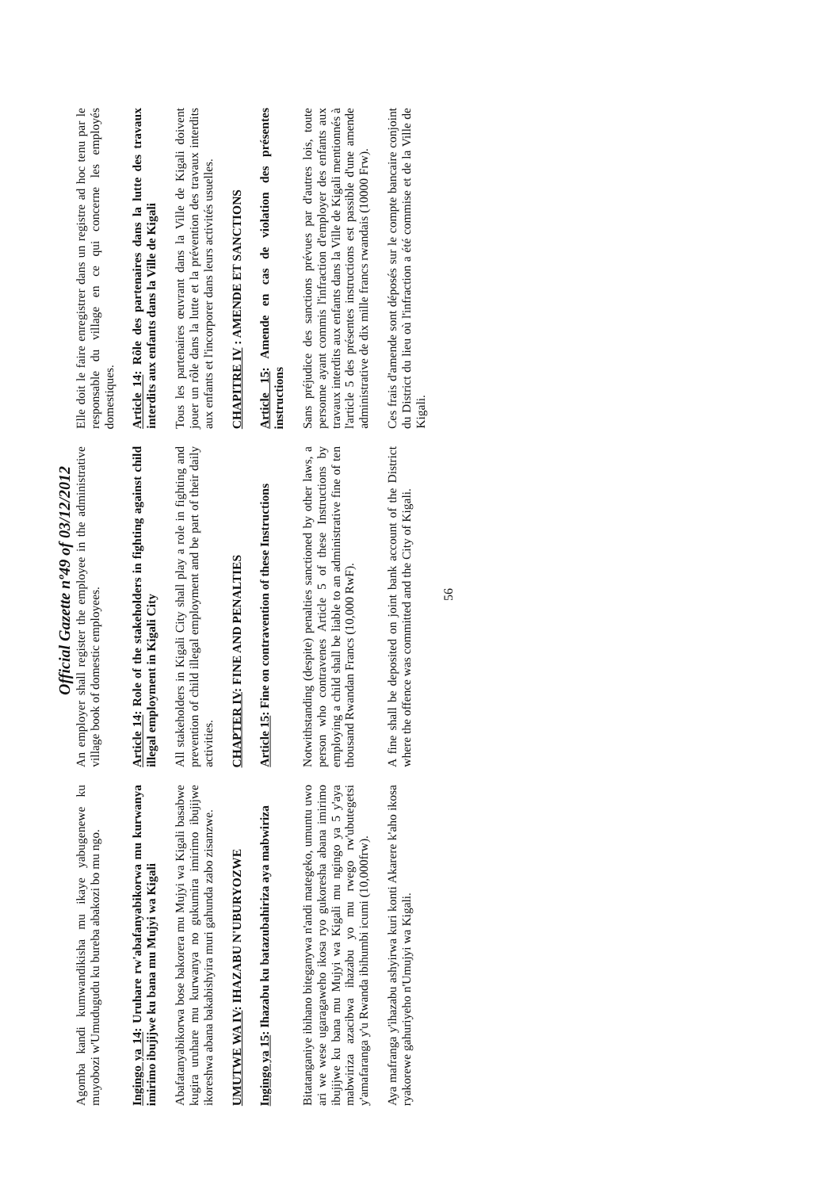Official Gazette nº49 of 03/12/2012
| Agomba kandi kumwandikisha mu ikaye yabugenewe ku muyobozi w'Umudugudu ku bureba abakozi bo mu ngo. | An employer shall register the employee in the administrative village book of domestic employees. | Elle doit le faire enregistrer dans un registre ad hoc tenu par le responsable du village en ce qui concerne les employés domestiques. |
| Ingingo ya 14 : Uruhare rw'abafanyabikorwa mu kurwanya imirimo ibujijwe ku bana mu Mujyi wa Kigali | Article 14 : Role of the stakeholders in fighting against child illegal employment in Kigali City | Article 14 : Rôle des partenaires dans la lutte des travaux interdits aux enfants dans la Ville de Kigali |
| Abafatanyabikorwa bose bakorera mu Mujyi wa Kigali basabwe kugira uruhare mu kurwanya no gukumira imirimo ibujijwe ikoreshwa abana bakabishyira muri gahunda zabo zisanzwe. | All stakeholders in Kigali City shall play a role in fighting and prevention of child illegal employment and be part of their daily activities. | Tous les partenaires œuvrant dans la Ville de Kigali doivent jouer un rôle dans la lutte et la prévention des travaux interdits aux enfants et l'incorporer dans leurs activités usuelles. |
| UMUTWE WA IV : IHAZABU N'UBURYOZWE | CHAPTER IV : FINE AND PENALTIES | CHAPITRE IV : AMENDE ET SANCTIONS |
| Ingingo ya 15 : Ihazabu ku batazubahiriza aya mabwiriza | Article 15 : Fine on contravention of these Instructions | Article 15 : Amende en cas de violation des présentes instructions |
| Bitatanganiye ibihano biteganywa n'andi mategeko, umuntu uwo ari we wese ugaragaweho ikosa ryo gukoresha abana imirimo ibujijwe ku bana mu Mujyi wa Kigali mu ngingo ya 5 y'aya mabwiriza azacibwa ihazabu yo mu rwego rw'ubutegetsi y'amafaranga y'u Rwanda ibihumbi icumi (10,000frw). | Notwithstanding (despite) penalties sanctioned by other laws, a person who contravenes Article 5 of these Instructions by employing a child shall be liable to an administrative fine of ten thousand Rwandan Francs (10,000 RwF). | Sans préjudice des sanctions prévues par d'autres lois, toute personne ayant commis l'infraction d'employer des enfants aux travaux interdits aux enfants dans la Ville de Kigali mentionnés à l'article 5 des présentes instructions est passible d'une amende administrative de dix mille francs rwandais (10000 Frw). |
| Aya mafranga y'ihazabu ashyirwa kuri konti Akarere k'aho ikosa ryakorewe gahuriyeho n'Umujyi wa Kigali. | A fine shall be deposited on joint bank account of the District where the offence was committed and the City of Kigali. | Ces frais d'amende sont déposés sur le compte bancaire conjoint du District du lieu où l'infraction a été commise et de la Ville de Kigali. |
56